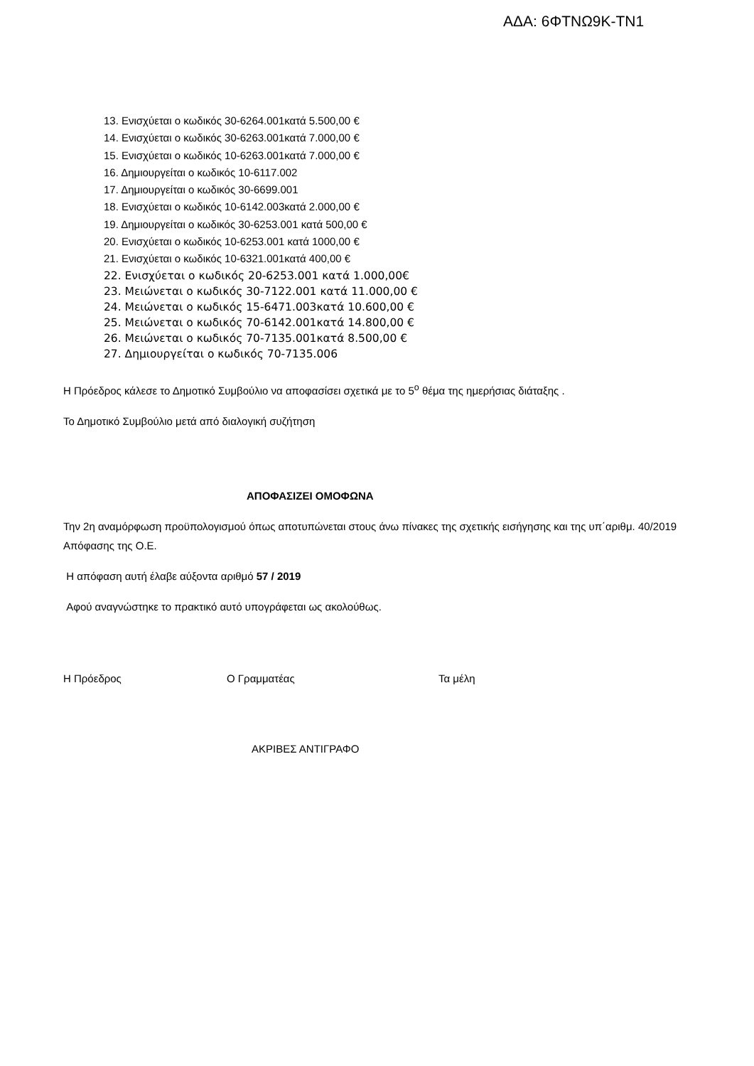ΑΔΑ: 6ΦΤΝΩ9Κ-ΤΝ1
13. Ενισχύεται ο κωδικός 30-6264.001κατά 5.500,00 €
14. Ενισχύεται ο κωδικός 30-6263.001κατά 7.000,00 €
15. Ενισχύεται ο κωδικός 10-6263.001κατά 7.000,00 €
16. Δημιουργείται ο κωδικός 10-6117.002
17. Δημιουργείται ο κωδικός 30-6699.001
18. Ενισχύεται ο κωδικός 10-6142.003κατά 2.000,00 €
19. Δημιουργείται ο κωδικός 30-6253.001 κατά 500,00 €
20. Ενισχύεται ο κωδικός 10-6253.001 κατά 1000,00 €
21. Ενισχύεται ο κωδικός 10-6321.001κατά 400,00 €
22. Ενισχύεται ο κωδικός 20-6253.001 κατά 1.000,00€
23. Μειώνεται ο κωδικός 30-7122.001 κατά 11.000,00 €
24. Μειώνεται ο κωδικός 15-6471.003κατά 10.600,00 €
25. Μειώνεται ο κωδικός 70-6142.001κατά 14.800,00 €
26. Μειώνεται ο κωδικός 70-7135.001κατά 8.500,00 €
27. Δημιουργείται ο κωδικός 70-7135.006
Η Πρόεδρος κάλεσε το Δημοτικό Συμβούλιο να αποφασίσει σχετικά με το 5<sup>ο</sup> θέμα της ημερήσιας διάταξης .
Το Δημοτικό Συμβούλιο μετά από διαλογική συζήτηση
ΑΠΟΦΑΣΙΖΕΙ ΟΜΟΦΩΝΑ
Την 2η αναμόρφωση προϋπολογισμού όπως αποτυπώνεται στους άνω πίνακες της σχετικής εισήγησης και της υπ΄αριθμ. 40/2019 Απόφασης της Ο.Ε.
Η απόφαση αυτή έλαβε αύξοντα αριθμό 57 / 2019
Αφού αναγνώστηκε το πρακτικό αυτό υπογράφεται ως ακολούθως.
Η Πρόεδρος Ο Γραμματέας Τα μέλη
ΑΚΡΙΒΕΣ ΑΝΤΙΓΡΑΦΟ